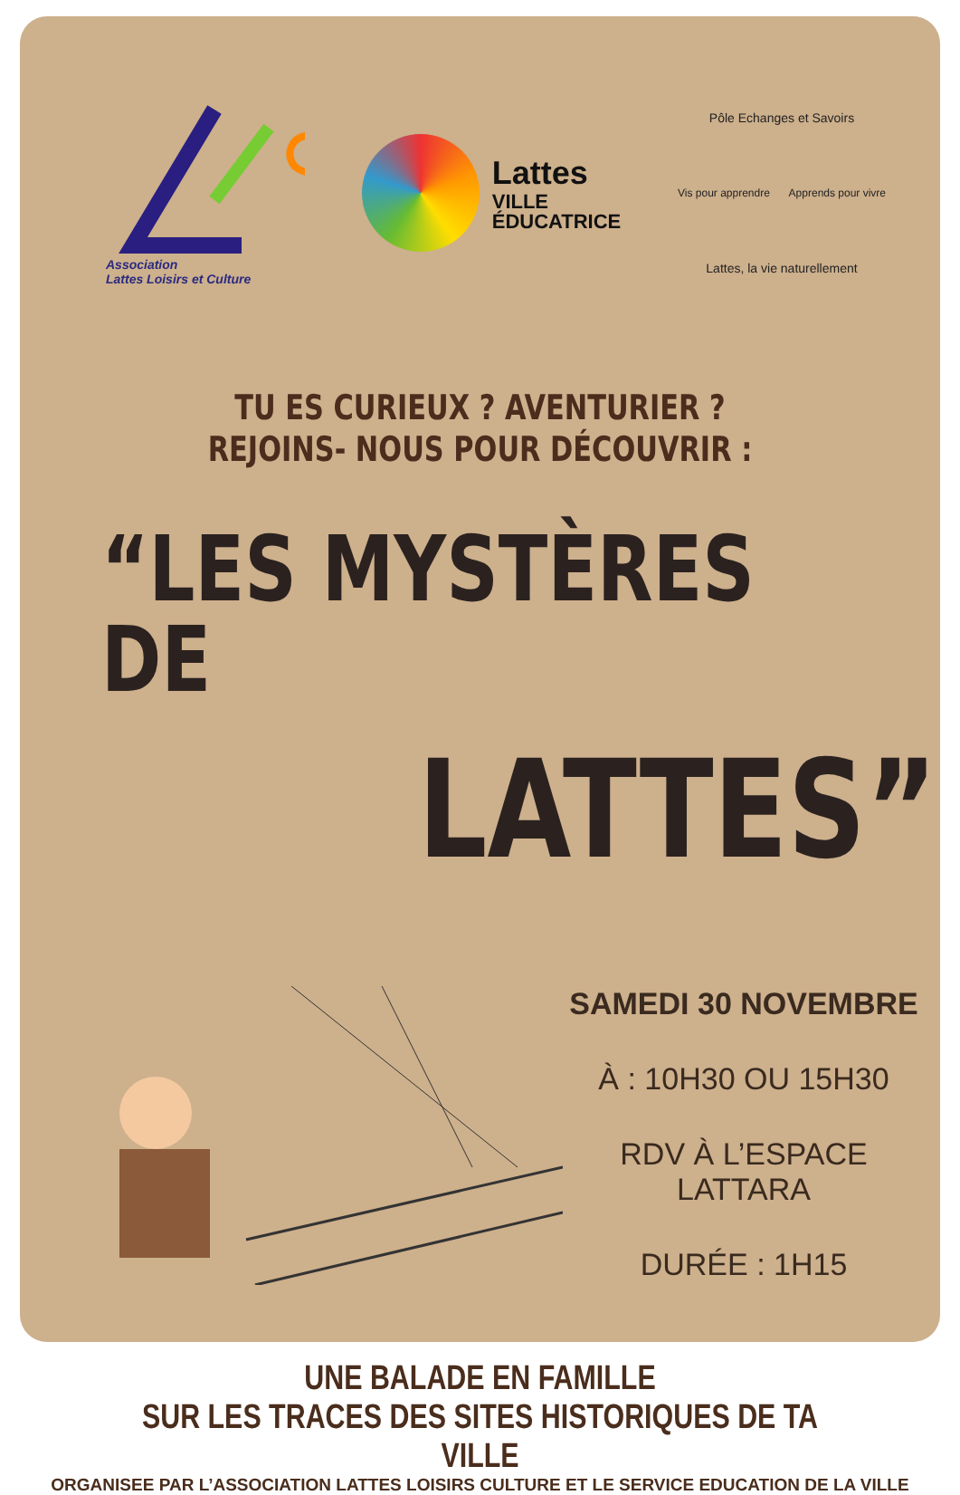Association
Lattes Loisirs et Culture
Lattes
VILLE
ÉDUCATRICE
Pôle Echanges et Savoirs
Vis pour apprendre Apprends pour vivre
Lattes, la vie naturellement
TU ES CURIEUX ? AVENTURIER ?
REJOINS- NOUS POUR DÉCOUVRIR :
“LES MYSTÈRES DE
LATTES”
SAMEDI 30 NOVEMBRE
À : 10H30 OU 15H30
RDV À L’ESPACE LATTARA
DURÉE : 1H15
UNE BALADE EN FAMILLE
SUR LES TRACES DES SITES HISTORIQUES DE TA VILLE
ORGANISEE PAR L’ASSOCIATION LATTES LOISIRS CULTURE ET LE SERVICE EDUCATION DE LA VILLE